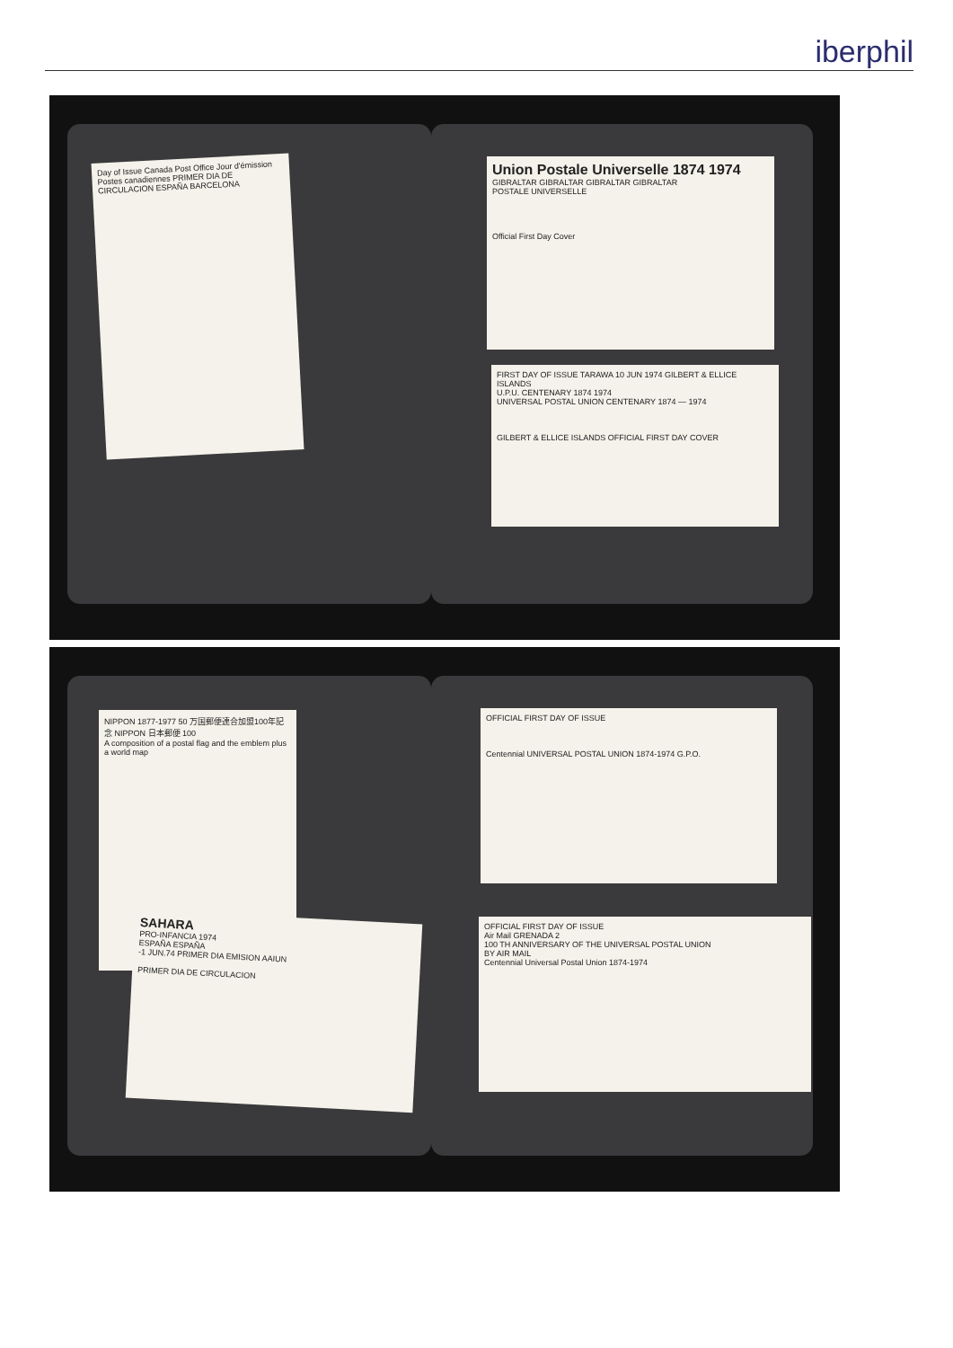iberphil
Day of Issue Canada Post Office Jour d'émission Postes canadiennes PRIMER DIA DE CIRCULACION ESPAÑA BARCELONA
Union Postale Universelle 1874 1974
GIBRALTAR GIBRALTAR GIBRALTAR GIBRALTAR
POSTALE UNIVERSELLE
Official First Day Cover
FIRST DAY OF ISSUE TARAWA 10 JUN 1974 GILBERT & ELLICE ISLANDS
U.P.U. CENTENARY 1874 1974
UNIVERSAL POSTAL UNION CENTENARY 1874 — 1974
GILBERT & ELLICE ISLANDS OFFICIAL FIRST DAY COVER
NIPPON 1877-1977 50 万国郵便連合加盟100年記念 NIPPON 日本郵便 100
A composition of a postal flag and the emblem plus a world map
SAHARA
PRO-INFANCIA 1974
ESPAÑA ESPAÑA
-1 JUN.74 PRIMER DIA EMISION AAIUN
PRIMER DIA DE CIRCULACION
OFFICIAL FIRST DAY OF ISSUE
Centennial UNIVERSAL POSTAL UNION 1874-1974 G.P.O.
OFFICIAL FIRST DAY OF ISSUE
Air Mail GRENADA 2
100 TH ANNIVERSARY OF THE UNIVERSAL POSTAL UNION
BY AIR MAIL
Centennial Universal Postal Union 1874-1974